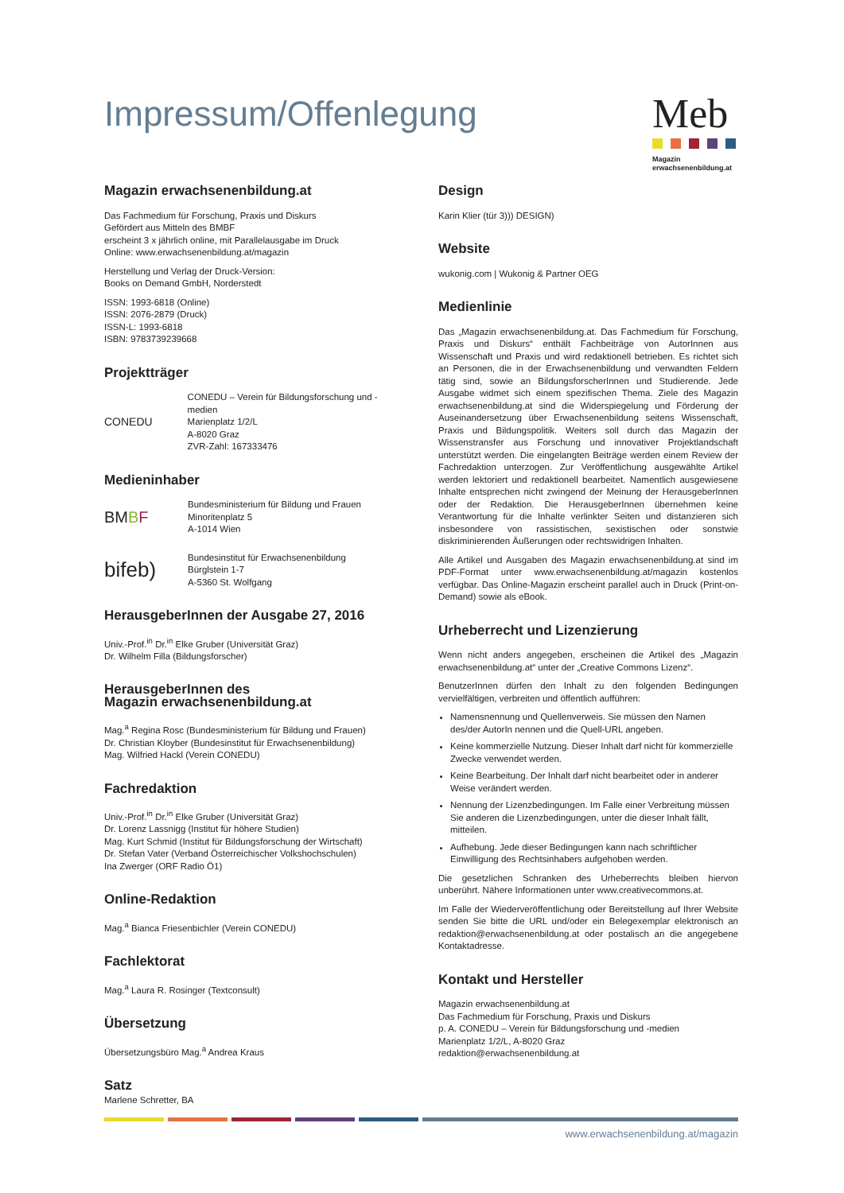Impressum/Offenlegung
Meb
Magazin
erwachsenenbildung.at
Magazin erwachsenenbildung.at
Das Fachmedium für Forschung, Praxis und Diskurs
Gefördert aus Mitteln des BMBF
erscheint 3 x jährlich online, mit Parallelausgabe im Druck
Online: www.erwachsenenbildung.at/magazin
Herstellung und Verlag der Druck-Version:
Books on Demand GmbH, Norderstedt
ISSN: 1993-6818 (Online)
ISSN: 2076-2879 (Druck)
ISSN-L: 1993-6818
ISBN: 9783739239668
Projektträger
CONEDU
CONEDU – Verein für Bildungsforschung und -medien
Marienplatz 1/2/L
A-8020 Graz
ZVR-Zahl: 167333476
Medieninhaber
BMBF
Bundesministerium für Bildung und Frauen
Minoritenplatz 5
A-1014 Wien
bifeb)
Bundesinstitut für Erwachsenenbildung
Bürglstein 1-7
A-5360 St. Wolfgang
HerausgeberInnen der Ausgabe 27, 2016
Univ.-Prof.<sup>in</sup> Dr.<sup>in</sup> Elke Gruber (Universität Graz)
Dr. Wilhelm Filla (Bildungsforscher)
HerausgeberInnen des
Magazin erwachsenenbildung.at
Mag.<sup>a</sup> Regina Rosc (Bundesministerium für Bildung und Frauen)
Dr. Christian Kloyber (Bundesinstitut für Erwachsenenbildung)
Mag. Wilfried Hackl (Verein CONEDU)
Fachredaktion
Univ.-Prof.<sup>in</sup> Dr.<sup>in</sup> Elke Gruber (Universität Graz)
Dr. Lorenz Lassnigg (Institut für höhere Studien)
Mag. Kurt Schmid (Institut für Bildungsforschung der Wirtschaft)
Dr. Stefan Vater (Verband Österreichischer Volkshochschulen)
Ina Zwerger (ORF Radio Ö1)
Online-Redaktion
Mag.<sup>a</sup> Bianca Friesenbichler (Verein CONEDU)
Fachlektorat
Mag.<sup>a</sup> Laura R. Rosinger (Textconsult)
Übersetzung
Übersetzungsbüro Mag.<sup>a</sup> Andrea Kraus
Satz
Marlene Schretter, BA
Design
Karin Klier (tür 3))) DESIGN)
Website
wukonig.com | Wukonig & Partner OEG
Medienlinie
Das „Magazin erwachsenenbildung.at. Das Fachmedium für Forschung, Praxis und Diskurs“ enthält Fachbeiträge von AutorInnen aus Wissenschaft und Praxis und wird redaktionell betrieben. Es richtet sich an Personen, die in der Erwachsenenbildung und verwandten Feldern tätig sind, sowie an BildungsforscherInnen und Studierende. Jede Ausgabe widmet sich einem spezifischen Thema. Ziele des Magazin erwachsenenbildung.at sind die Widerspiegelung und Förderung der Auseinandersetzung über Erwachsenenbildung seitens Wissenschaft, Praxis und Bildungspolitik. Weiters soll durch das Magazin der Wissenstransfer aus Forschung und innovativer Projektlandschaft unterstützt werden. Die eingelangten Beiträge werden einem Review der Fachredaktion unterzogen. Zur Veröffentlichung ausgewählte Artikel werden lektoriert und redaktionell bearbeitet. Namentlich ausgewiesene Inhalte entsprechen nicht zwingend der Meinung der HerausgeberInnen oder der Redaktion. Die HerausgeberInnen übernehmen keine Verantwortung für die Inhalte verlinkter Seiten und distanzieren sich insbesondere von rassistischen, sexistischen oder sonstwie diskriminierenden Äußerungen oder rechtswidrigen Inhalten.
Alle Artikel und Ausgaben des Magazin erwachsenenbildung.at sind im PDF-Format unter www.erwachsenenbildung.at/magazin kostenlos verfügbar. Das Online-Magazin erscheint parallel auch in Druck (Print-on-Demand) sowie als eBook.
Urheberrecht und Lizenzierung
Wenn nicht anders angegeben, erscheinen die Artikel des „Magazin erwachsenenbildung.at“ unter der „Creative Commons Lizenz“.
BenutzerInnen dürfen den Inhalt zu den folgenden Bedingungen vervielfältigen, verbreiten und öffentlich aufführen:
Namensnennung und Quellenverweis. Sie müssen den Namen des/der AutorIn nennen und die Quell-URL angeben.
Keine kommerzielle Nutzung. Dieser Inhalt darf nicht für kommerzielle Zwecke verwendet werden.
Keine Bearbeitung. Der Inhalt darf nicht bearbeitet oder in anderer Weise verändert werden.
Nennung der Lizenzbedingungen. Im Falle einer Verbreitung müssen Sie anderen die Lizenzbedingungen, unter die dieser Inhalt fällt, mitteilen.
Aufhebung. Jede dieser Bedingungen kann nach schriftlicher Einwilligung des Rechtsinhabers aufgehoben werden.
Die gesetzlichen Schranken des Urheberrechts bleiben hiervon unberührt. Nähere Informationen unter www.creativecommons.at.
Im Falle der Wiederveröffentlichung oder Bereitstellung auf Ihrer Website senden Sie bitte die URL und/oder ein Belegexemplar elektronisch an redaktion@erwachsenenbildung.at oder postalisch an die angegebene Kontaktadresse.
Kontakt und Hersteller
Magazin erwachsenenbildung.at
Das Fachmedium für Forschung, Praxis und Diskurs
p. A. CONEDU – Verein für Bildungsforschung und -medien
Marienplatz 1/2/L, A-8020 Graz
redaktion@erwachsenenbildung.at
www.erwachsenenbildung.at/magazin